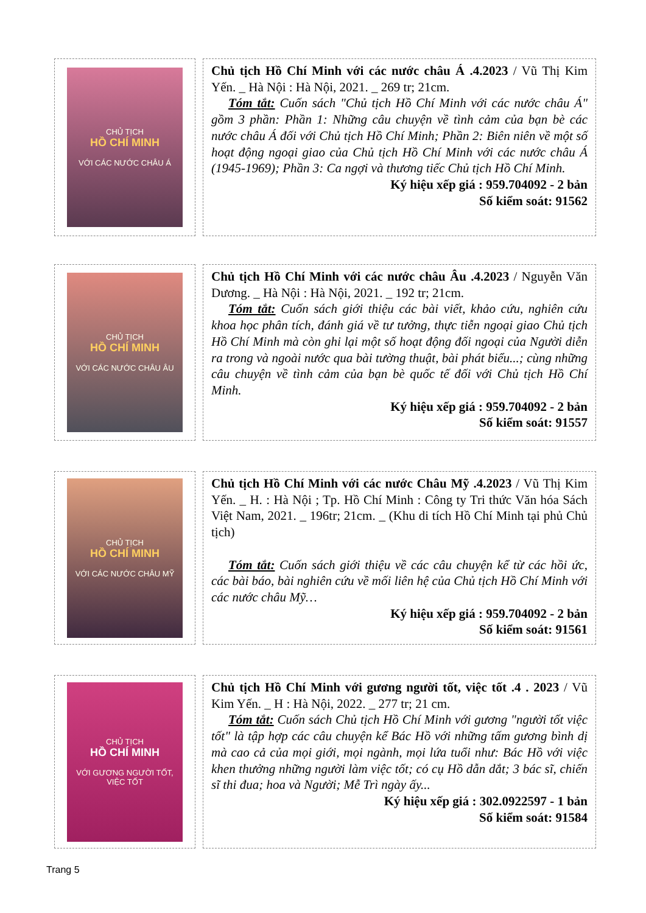CHỦ TỊCH
HỒ CHÍ MINH
VỚI CÁC NƯỚC CHÂU Á
Chủ tịch Hồ Chí Minh với các nước châu Á .4.2023 / Vũ Thị Kim Yến. _ Hà Nội : Hà Nội, 2021. _ 269 tr; 21cm.
Tóm tắt: Cuốn sách "Chủ tịch Hồ Chí Minh với các nước châu Á" gồm 3 phần: Phần 1: Những câu chuyện về tình cảm của bạn bè các nước châu Á đối với Chủ tịch Hồ Chí Minh; Phần 2: Biên niên về một số hoạt động ngoại giao của Chủ tịch Hồ Chí Minh với các nước châu Á (1945-1969); Phần 3: Ca ngợi và thương tiếc Chủ tịch Hồ Chí Minh.
Ký hiệu xếp giá : 959.704092 - 2 bản
Số kiểm soát: 91562
CHỦ TỊCH
HỒ CHÍ MINH
VỚI CÁC NƯỚC CHÂU ÂU
Chủ tịch Hồ Chí Minh với các nước châu Âu .4.2023 / Nguyễn Văn Dương. _ Hà Nội : Hà Nội, 2021. _ 192 tr; 21cm.
Tóm tắt: Cuốn sách giới thiệu các bài viết, khảo cứu, nghiên cứu khoa học phân tích, đánh giá về tư tưởng, thực tiễn ngoại giao Chủ tịch Hồ Chí Minh mà còn ghi lại một số hoạt động đối ngoại của Người diễn ra trong và ngoài nước qua bài tường thuật, bài phát biểu...; cùng những câu chuyện về tình cảm của bạn bè quốc tế đối với Chủ tịch Hồ Chí Minh.
Ký hiệu xếp giá : 959.704092 - 2 bản
Số kiểm soát: 91557
CHỦ TỊCH
HỒ CHÍ MINH
VỚI CÁC NƯỚC CHÂU MỸ
Chủ tịch Hồ Chí Minh với các nước Châu Mỹ .4.2023 / Vũ Thị Kim Yến. _ H. : Hà Nội ; Tp. Hồ Chí Minh : Công ty Tri thức Văn hóa Sách Việt Nam, 2021. _ 196tr; 21cm. _ (Khu di tích Hồ Chí Minh tại phủ Chủ tịch)
Tóm tắt: Cuốn sách giới thiệu về các câu chuyện kể từ các hồi ức, các bài báo, bài nghiên cứu về mối liên hệ của Chủ tịch Hồ Chí Minh với các nước châu Mỹ…
Ký hiệu xếp giá : 959.704092 - 2 bản
Số kiểm soát: 91561
CHỦ TỊCH
HỒ CHÍ MINH
VỚI GƯƠNG NGƯỜI TỐT, VIỆC TỐT
Chủ tịch Hồ Chí Minh với gương người tốt, việc tốt .4 . 2023 / Vũ Kim Yến. _ H : Hà Nội, 2022. _ 277 tr; 21 cm.
Tóm tắt: Cuốn sách Chủ tịch Hồ Chí Minh với gương "người tốt việc tốt" là tập hợp các câu chuyện kể Bác Hồ với những tấm gương bình dị mà cao cả của mọi giới, mọi ngành, mọi lứa tuổi như: Bác Hồ với việc khen thưởng những người làm việc tốt; có cụ Hồ dẫn dắt; 3 bác sĩ, chiến sĩ thi đua; hoa và Người; Mễ Trì ngày ấy...
Ký hiệu xếp giá : 302.0922597 - 1 bản
Số kiểm soát: 91584
Trang 5